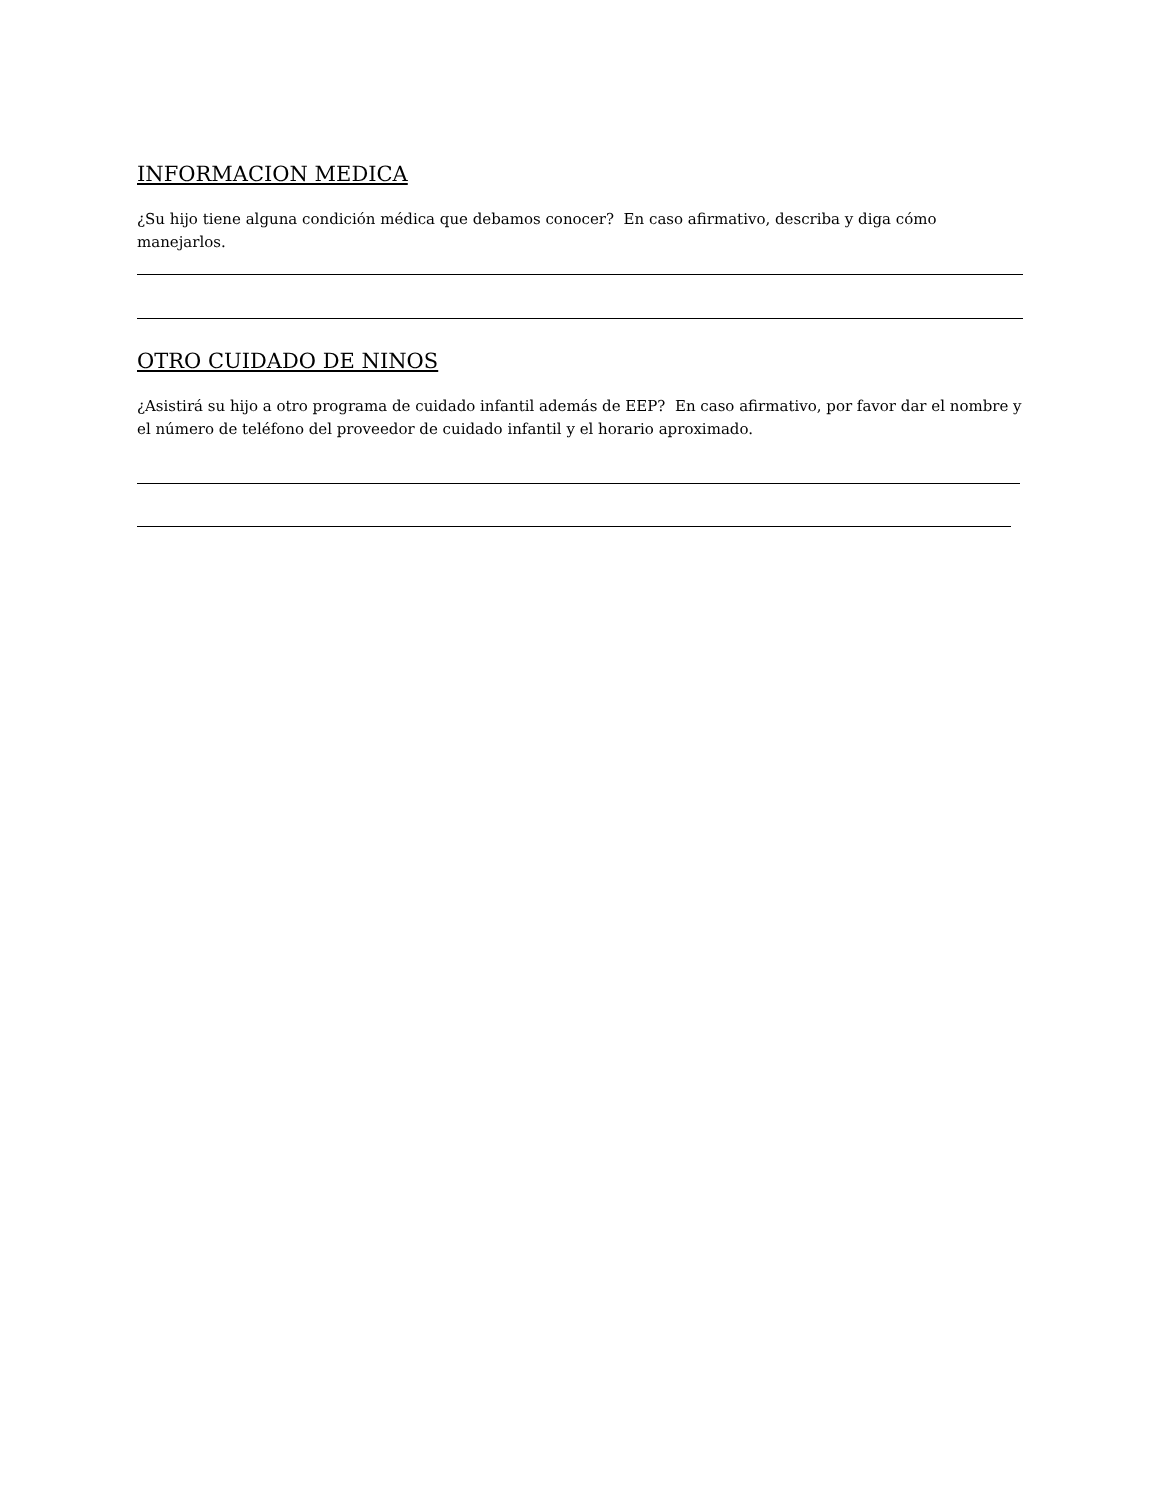INFORMACION MEDICA
¿Su hijo tiene alguna condición médica que debamos conocer? En caso afirmativo, describa y diga cómo manejarlos.
OTRO CUIDADO DE NINOS
¿Asistirá su hijo a otro programa de cuidado infantil además de EEP? En caso afirmativo, por favor dar el nombre y el número de teléfono del proveedor de cuidado infantil y el horario aproximado.